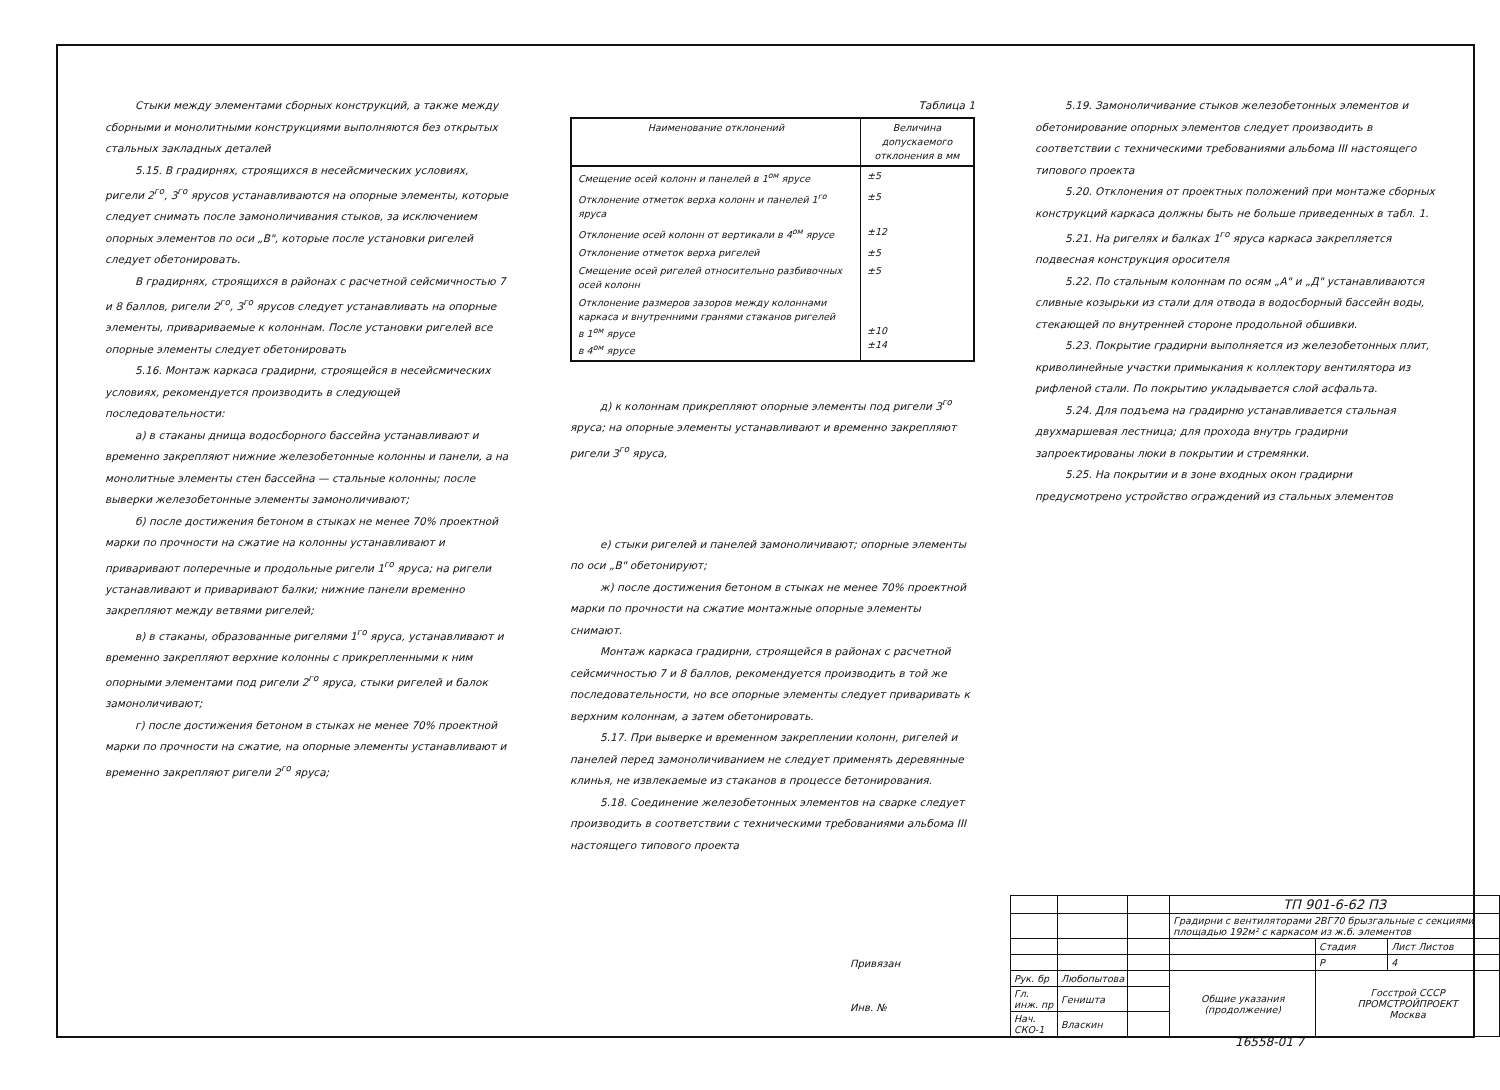Стыки между элементами сборных конструкций, а также между сборными и монолитными конструкциями выполняются без открытых стальных закладных деталей
5.15. В градирнях, строящихся в несейсмических условиях, ригели 2<sup>го</sup>, 3<sup>го</sup> ярусов устанавливаются на опорные элементы, которые следует снимать после замоноличивания стыков, за исключением опорных элементов по оси „В", которые после установки ригелей следует обетонировать.
В градирнях, строящихся в районах с расчетной сейсмичностью 7 и 8 баллов, ригели 2<sup>го</sup>, 3<sup>го</sup> ярусов следует устанавливать на опорные элементы, привариваемые к колоннам. После установки ригелей все опорные элементы следует обетонировать
5.16. Монтаж каркаса градирни, строящейся в несейсмических условиях, рекомендуется производить в следующей последовательности:
а) в стаканы днища водосборного бассейна устанавливают и временно закрепляют нижние железобетонные колонны и панели, а на монолитные элементы стен бассейна — стальные колонны; после выверки железобетонные элементы замоноличивают;
б) после достижения бетоном в стыках не менее 70% проектной марки по прочности на сжатие на колонны устанавливают и приваривают поперечные и продольные ригели 1<sup>го</sup> яруса; на ригели устанавливают и приваривают балки; нижние панели временно закрепляют между ветвями ригелей;
в) в стаканы, образованные ригелями 1<sup>го</sup> яруса, устанавливают и временно закрепляют верхние колонны с прикрепленными к ним опорными элементами под ригели 2<sup>го</sup> яруса, стыки ригелей и балок замоноличивают;
г) после достижения бетоном в стыках не менее 70% проектной марки по прочности на сжатие, на опорные элементы устанавливают и временно закрепляют ригели 2<sup>го</sup> яруса;
Таблица 1
| Наименование отклонений | Величина допускаемого отклонения в мм |
| --- | --- |
| Смещение осей колонн и панелей в 1<sup>ом</sup> ярусе | ±5 |
| Отклонение отметок верха колонн и панелей 1<sup>го</sup> яруса | ±5 |
| Отклонение осей колонн от вертикали в 4<sup>ом</sup> ярусе | ±12 |
| Отклонение отметок верха ригелей | ±5 |
| Смещение осей ригелей относительно разбивочных осей колонн | ±5 |
| Отклонение размеров зазоров между колоннами каркаса и внутренними гранями стаканов ригелей в 1<sup>ом</sup> ярусе в 4<sup>ом</sup> ярусе | ±10 ±14 |
д) к колоннам прикрепляют опорные элементы под ригели 3<sup>го</sup> яруса; на опорные элементы устанавливают и временно закрепляют ригели 3<sup>го</sup> яруса,
е) стыки ригелей и панелей замоноличивают; опорные элементы по оси „В" обетонируют;
ж) после достижения бетоном в стыках не менее 70% проектной марки по прочности на сжатие монтажные опорные элементы снимают.
Монтаж каркаса градирни, строящейся в районах с расчетной сейсмичностью 7 и 8 баллов, рекомендуется производить в той же последовательности, но все опорные элементы следует приваривать к верхним колоннам, а затем обетонировать.
5.17. При выверке и временном закреплении колонн, ригелей и панелей перед замоноличиванием не следует применять деревянные клинья, не извлекаемые из стаканов в процессе бетонирования.
5.18. Соединение железобетонных элементов на сварке следует производить в соответствии с техническими требованиями альбома III настоящего типового проекта
5.19. Замоноличивание стыков железобетонных элементов и обетонирование опорных элементов следует производить в соответствии с техническими требованиями альбома III настоящего типового проекта
5.20. Отклонения от проектных положений при монтаже сборных конструкций каркаса должны быть не больше приведенных в табл. 1.
5.21. На ригелях и балках 1<sup>го</sup> яруса каркаса закрепляется подвесная конструкция оросителя
5.22. По стальным колоннам по осям „А" и „Д" устанавливаются сливные козырьки из стали для отвода в водосборный бассейн воды, стекающей по внутренней стороне продольной обшивки.
5.23. Покрытие градирни выполняется из железобетонных плит, криволинейные участки примыкания к коллектору вентилятора из рифленой стали. По покрытию укладывается слой асфальта.
5.24. Для подъема на градирню устанавливается стальная двухмаршевая лестница; для прохода внутрь градирни запроектированы люки в покрытии и стремянки.
5.25. На покрытии и в зоне входных окон градирни предусмотрено устройство ограждений из стальных элементов
Привязан
Инв. №
| | | | ТП 901-6-62 ПЗ | | |
| | | | Градирни с вентиляторами 2ВГ70 брызгальные с секциями площадью 192м² с каркасом из ж.б. элементов | | |
| | | | | Стадия | Лист Листов |
| | | | | Р | 4 |
| Рук. бр | Любопытова | | Общие указания (продолжение) | Госстрой СССР ПРОМСТРОЙПРОЕКТ Москва | |
| Гл. инж. пр | Геништа | | | | |
| Нач. СКО-1 | Власкин | | | | |
16558-01 7